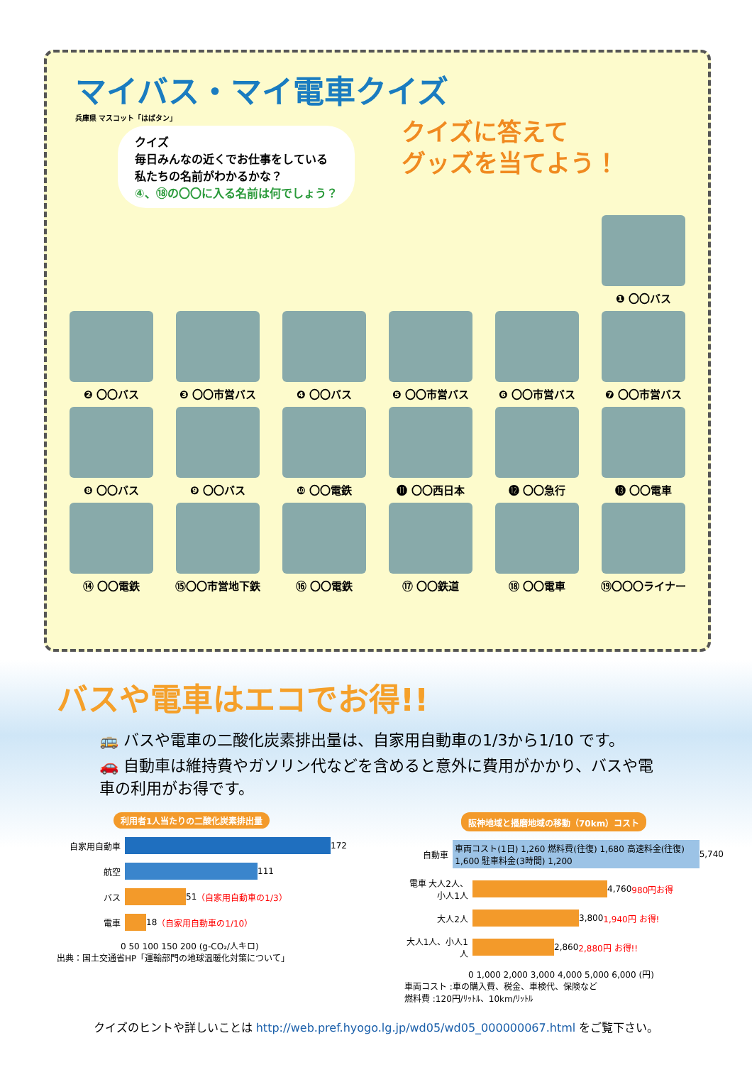マイバス・マイ電車クイズ
兵庫県 マスコット「はばタン」
クイズ
毎日みんなの近くでお仕事をしている
私たちの名前がわかるかな？
④、⑱の〇〇に入る名前は何でしょう？
クイズに答えて
グッズを当てよう！
❶ 〇〇バス
❷ 〇〇バス
❸ 〇〇市営バス
❹ 〇〇バス
❺ 〇〇市営バス
❻ 〇〇市営バス
❼ 〇〇市営バス
❽ 〇〇バス
❾ 〇〇バス
❿ 〇〇電鉄
⓫ 〇〇西日本
⓬ 〇〇急行
⓭ 〇〇電車
⑭ 〇〇電鉄
⑮〇〇市営地下鉄
⑯ 〇〇電鉄
⑰ 〇〇鉄道
⑱ 〇〇電車
⑲〇〇〇ライナー
バスや電車はエコでお得!!
🚌 バスや電車の二酸化炭素排出量は、自家用自動車の1/3から1/10 です。
🚗 自動車は維持費やガソリン代などを含めると意外に費用がかかり、バスや電車の利用がお得です。
利用者1人当たりの二酸化炭素排出量
自家用自動車 172
航空 111
バス 51 （自家用自動車の1/3）
電車 18 （自家用自動車の1/10）
0 50 100 150 200 (g-CO₂/人キロ)
出典：国土交通省HP「運輸部門の地球温暖化対策について」
阪神地域と播磨地域の移動（70km）コスト
自動車 車両コスト(1日) 1,260 燃料費(往復) 1,680 高速料金(往復) 1,600 駐車料金(3時間) 1,200 5,740
電車 大人2人、小人1人 4,760 980円お得
大人2人 3,800 1,940円 お得!
大人1人、小人1人 2,860 2,880円 お得!!
0 1,000 2,000 3,000 4,000 5,000 6,000 (円)
車両コスト :車の購入費、税金、車検代、保険など
燃料費 :120円/ﾘｯﾄﾙ、10km/ﾘｯﾄﾙ
クイズのヒントや詳しいことは http://web.pref.hyogo.lg.jp/wd05/wd05_000000067.html をご覧下さい。